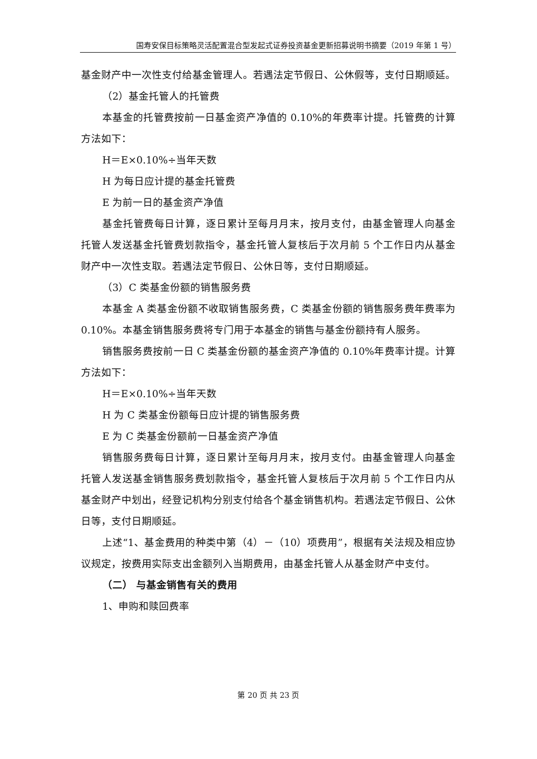国寿安保目标策略灵活配置混合型发起式证券投资基金更新招募说明书摘要（2019 年第 1 号）
基金财产中一次性支付给基金管理人。若遇法定节假日、公休假等，支付日期顺延。
（2）基金托管人的托管费
本基金的托管费按前一日基金资产净值的 0.10%的年费率计提。托管费的计算方法如下：
H＝E×0.10%÷当年天数
H 为每日应计提的基金托管费
E 为前一日的基金资产净值
基金托管费每日计算，逐日累计至每月月末，按月支付，由基金管理人向基金托管人发送基金托管费划款指令，基金托管人复核后于次月前 5 个工作日内从基金财产中一次性支取。若遇法定节假日、公休日等，支付日期顺延。
（3）C 类基金份额的销售服务费
本基金 A 类基金份额不收取销售服务费，C 类基金份额的销售服务费年费率为 0.10%。本基金销售服务费将专门用于本基金的销售与基金份额持有人服务。
销售服务费按前一日 C 类基金份额的基金资产净值的 0.10%年费率计提。计算方法如下：
H＝E×0.10%÷当年天数
H 为 C 类基金份额每日应计提的销售服务费
E 为 C 类基金份额前一日基金资产净值
销售服务费每日计算，逐日累计至每月月末，按月支付。由基金管理人向基金托管人发送基金销售服务费划款指令，基金托管人复核后于次月前 5 个工作日内从基金财产中划出，经登记机构分别支付给各个基金销售机构。若遇法定节假日、公休日等，支付日期顺延。
上述“1、基金费用的种类中第（4）－（10）项费用”，根据有关法规及相应协议规定，按费用实际支出金额列入当期费用，由基金托管人从基金财产中支付。
（二） 与基金销售有关的费用
1、申购和赎回费率
第 20 页 共 23 页